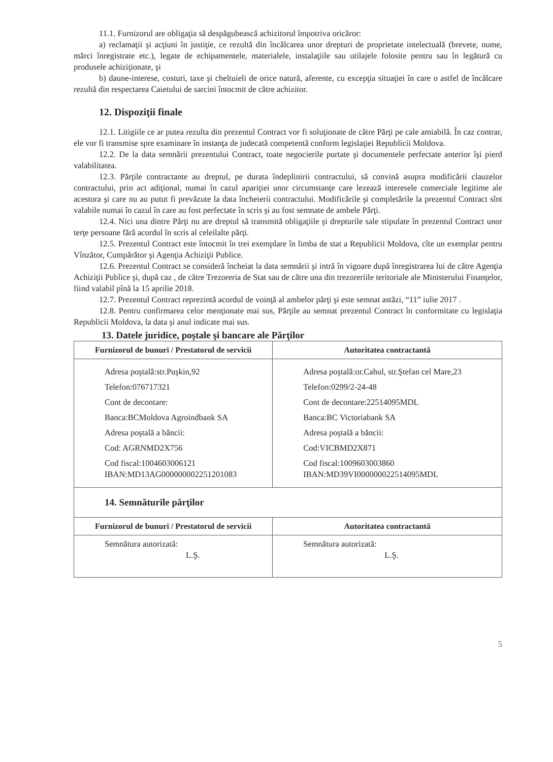11.1. Furnizorul are obligaţia să despăgubească achizitorul împotriva oricăror:
a) reclamaţii şi acţiuni în justiţie, ce rezultă din încălcarea unor drepturi de proprietate intelectuală (brevete, nume, mărci înregistrate etc.), legate de echipamentele, materialele, instalaţiile sau utilajele folosite pentru sau în legătură cu produsele achiziţionate, şi
b) daune-interese, costuri, taxe şi cheltuieli de orice natură, aferente, cu excepţia situaţiei în care o astfel de încălcare rezultă din respectarea Caietului de sarcini întocmit de către achizitor.
12. Dispoziţii finale
12.1. Litigiile ce ar putea rezulta din prezentul Contract vor fi soluţionate de către Părţi pe cale amiabilă. În caz contrar, ele vor fi transmise spre examinare în instanţa de judecată competentă conform legislaţiei Republicii Moldova.
12.2. De la data semnării prezentului Contract, toate negocierile purtate şi documentele perfectate anterior îşi pierd valabilitatea.
12.3. Părţile contractante au dreptul, pe durata îndeplinirii contractului, să convină asupra modificării clauzelor contractului, prin act adiţional, numai în cazul apariţiei unor circumstanţe care lezează interesele comerciale legitime ale acestora şi care nu au putut fi prevăzute la data încheierii contractului. Modificările şi completările la prezentul Contract sînt valabile numai în cazul în care au fost perfectate în scris şi au fost semnate de ambele Părţi.
12.4. Nici una dintre Părţi nu are dreptul să transmită obligaţiile şi drepturile sale stipulate în prezentul Contract unor terţe persoane fără acordul în scris al celeilalte părţi.
12.5. Prezentul Contract este întocmit în trei exemplare în limba de stat a Republicii Moldova, cîte un exemplar pentru Vînzător, Cumpărător şi Agenţia Achiziţii Publice.
12.6. Prezentul Contract se consideră încheiat la data semnării şi intră în vigoare după înregistrarea lui de către Agenţia Achiziţii Publice şi, după caz , de către Trezoreria de Stat sau de către una din trezoreriile teritoriale ale Ministerului Finanţelor, fiind valabil pînă la 15 aprilie 2018.
12.7. Prezentul Contract reprezintă acordul de voinţă al ambelor părţi şi este semnat astăzi, “11” iulie 2017 .
12.8. Pentru confirmarea celor menţionate mai sus, Părţile au semnat prezentul Contract în conformitate cu legislaţia Republicii Moldova, la data şi anul indicate mai sus.
13. Datele juridice, poştale şi bancare ale Părţilor
| Furnizorul de bunuri / Prestatorul de servicii | Autoritatea contractantă |
| --- | --- |
| Adresa poştală:str.Puşkin,92 Telefon:076717321 Cont de decontare: Banca:BCMoldova Agroindbank SA Adresa poştală a băncii: Cod: AGRNMD2X756 Cod fiscal:1004603006121 IBAN:MD13AG000000002251201083 | Adresa poştală:or.Cahul, str.Ştefan cel Mare,23 Telefon:0299/2-24-48 Cont de decontare:22514095MDL Banca:BC Victoriabank SA Adresa poştală a băncii: Cod:VICBMD2X871 Cod fiscal:1009603003860 IBAN:MD39VI000000022514095MDL |
| 14. Semnăturile părţilor | |
| Furnizorul de bunuri / Prestatorul de servicii | Autoritatea contractantă |
| Semnătura autorizată: L.Ş. | Semnătura autorizată: L.Ş. |
5